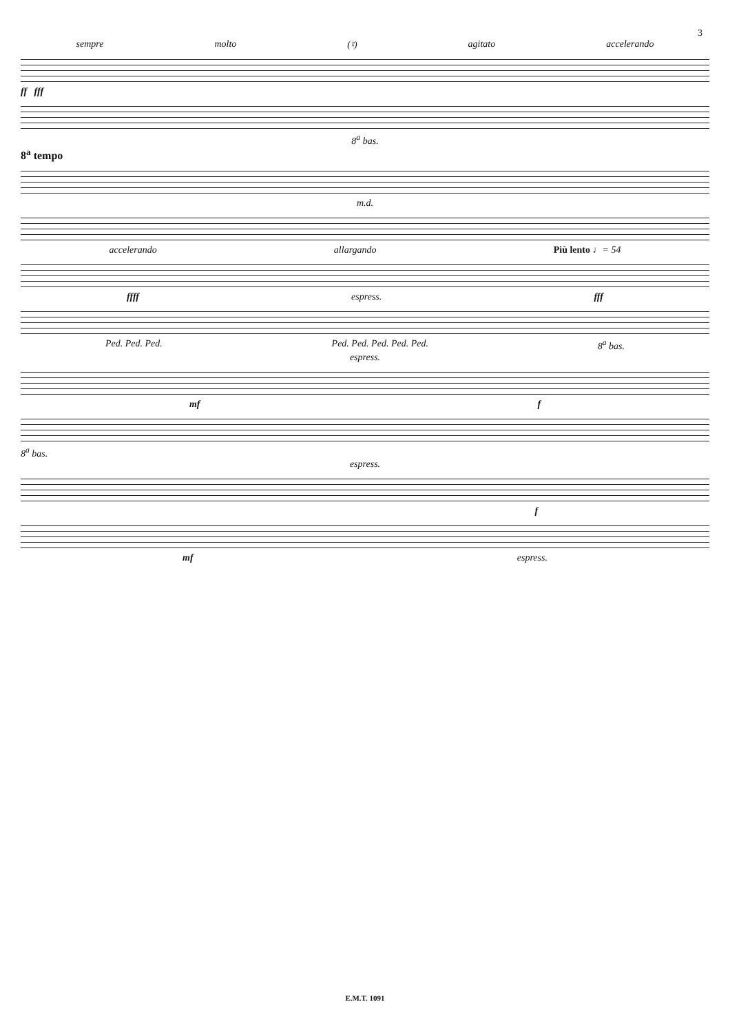3
sempre molto (♮) agitato accelerando
ff fff
8<sup>a</sup> bas.
8<sup>a</sup> tempo
m.d.
accelerando allargando Più lento ♩= 54
ffff espress. fff
Ped. Ped. Ped. Ped. Ped. Ped. Ped. Ped. 8<sup>a</sup> bas.
espress.
mf f
8<sup>a</sup> bas.
espress.
f
mf espress.
E.M.T. 1091